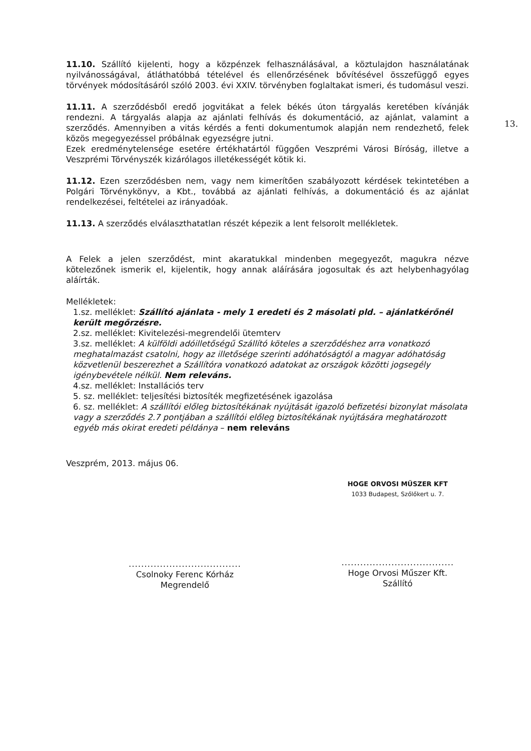13.
11.10. Szállító kijelenti, hogy a közpénzek felhasználásával, a köztulajdon használatának nyilvánosságával, átláthatóbbá tételével és ellenőrzésének bővítésével összefüggő egyes törvények módosításáról szóló 2003. évi XXIV. törvényben foglaltakat ismeri, és tudomásul veszi.
11.11. A szerződésből eredő jogvitákat a felek békés úton tárgyalás keretében kívánják rendezni. A tárgyalás alapja az ajánlati felhívás és dokumentáció, az ajánlat, valamint a szerződés. Amennyiben a vitás kérdés a fenti dokumentumok alapján nem rendezhető, felek közös megegyezéssel próbálnak egyezségre jutni.
Ezek eredménytelensége esetére értékhatártól függően Veszprémi Városi Bíróság, illetve a Veszprémi Törvényszék kizárólagos illetékességét kötik ki.
11.12. Ezen szerződésben nem, vagy nem kimerítően szabályozott kérdések tekintetében a Polgári Törvénykönyv, a Kbt., továbbá az ajánlati felhívás, a dokumentáció és az ajánlat rendelkezései, feltételei az irányadóak.
11.13. A szerződés elválaszthatatlan részét képezik a lent felsorolt mellékletek.
A Felek a jelen szerződést, mint akaratukkal mindenben megegyezőt, magukra nézve kötelezőnek ismerik el, kijelentik, hogy annak aláírására jogosultak és azt helybenhagyólag aláírták.
Mellékletek:
1.sz. melléklet: Szállító ajánlata - mely 1 eredeti és 2 másolati pld. – ajánlatkérőnél került megőrzésre.
2.sz. melléklet: Kivitelezési-megrendelői ütemterv
3.sz. melléklet: A külföldi adóilletőségű Szállító köteles a szerződéshez arra vonatkozó meghatalmazást csatolni, hogy az illetősége szerinti adóhatóságtól a magyar adóhatóság közvetlenül beszerezhet a Szállítóra vonatkozó adatokat az országok közötti jogsegély igénybevétele nélkül. Nem releváns.
4.sz. melléklet: Installációs terv
5. sz. melléklet: teljesítési biztosíték megfizetésének igazolása
6. sz. melléklet: A szállítói előleg biztosítékának nyújtását igazoló befizetési bizonylat másolata vagy a szerződés 2.7 pontjában a szállítói előleg biztosítékának nyújtására meghatározott egyéb más okirat eredeti példánya – nem releváns
Veszprém, 2013. május 06.
....................................
Csolnoky Ferenc Kórház
Megrendelő
HOGE ORVOSI MŰSZER KFT
1033 Budapest, Szőlőkert u. 7.
....................................
Hoge Orvosi Műszer Kft.
Szállító